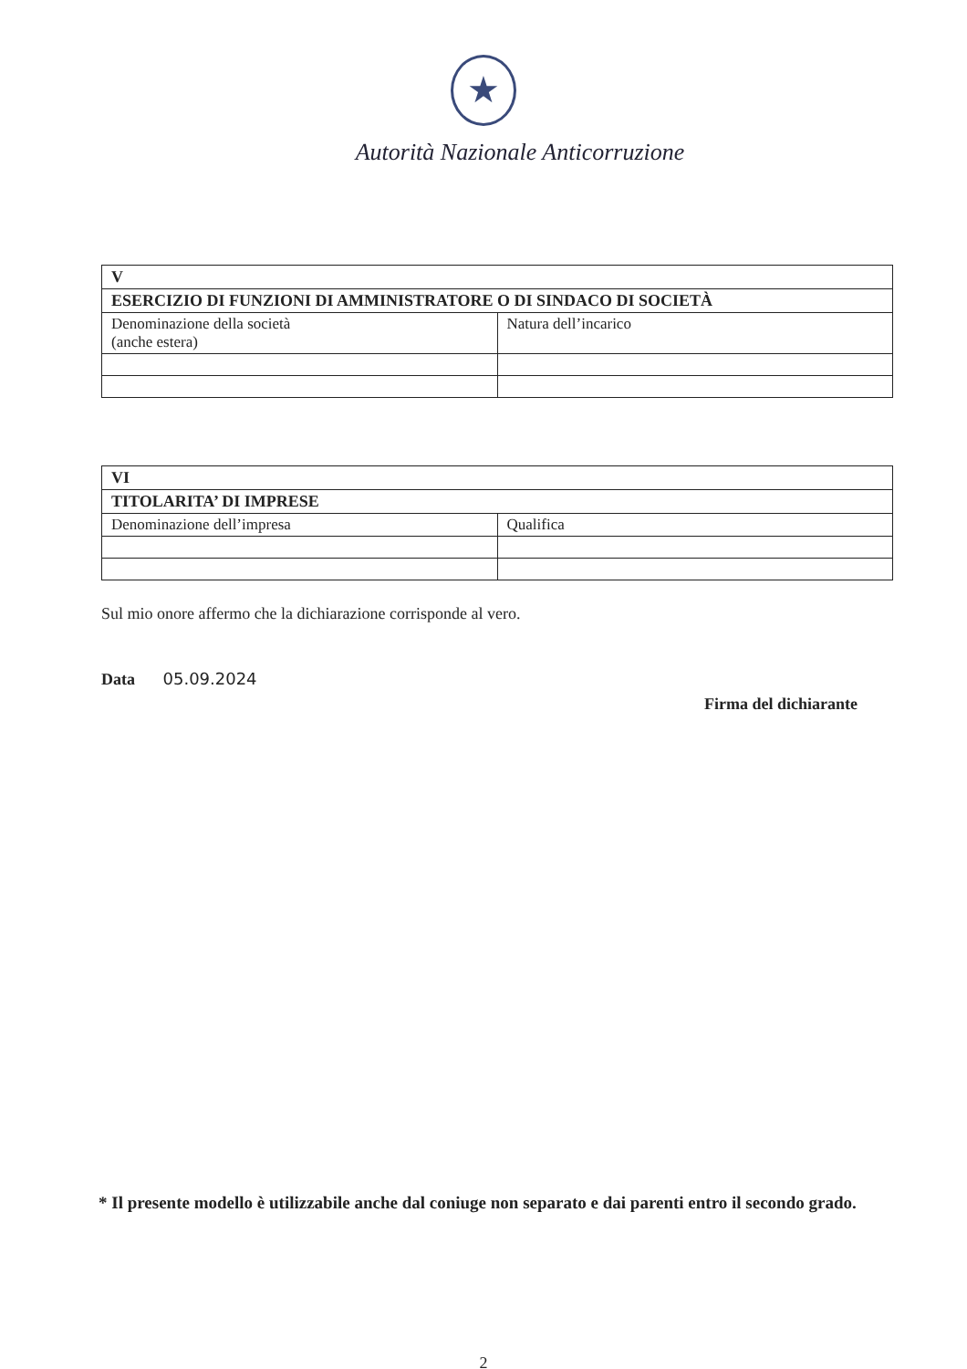★
Autorità Nazionale Anticorruzione
| V | |
| ESERCIZIO DI FUNZIONI DI AMMINISTRATORE O DI SINDACO DI SOCIETÀ | |
| Denominazione della società (anche estera) | Natura dell’incarico |
| VI | |
| TITOLARITA’ DI IMPRESE | |
| Denominazione dell’impresa | Qualifica |
Sul mio onore affermo che la dichiarazione corrisponde al vero.
Data 05.09.2024
Firma del dichiarante
* Il presente modello è utilizzabile anche dal coniuge non separato e dai parenti entro il secondo grado.
2